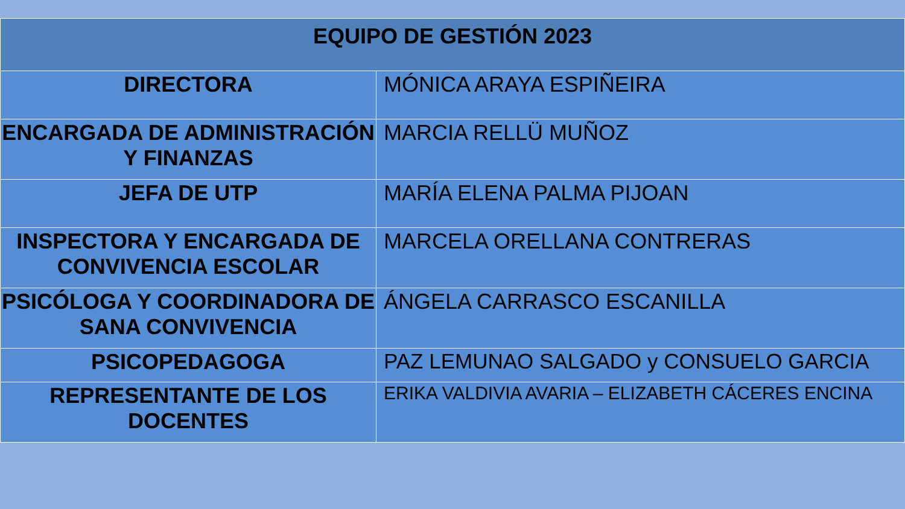| EQUIPO DE GESTIÓN 2023 | |
| --- | --- |
| DIRECTORA | MÓNICA ARAYA ESPIÑEIRA |
| ENCARGADA DE ADMINISTRACIÓN Y FINANZAS | MARCIA RELLÜ MUÑOZ |
| JEFA DE UTP | MARÍA ELENA PALMA PIJOAN |
| INSPECTORA Y ENCARGADA DE CONVIVENCIA ESCOLAR | MARCELA ORELLANA CONTRERAS |
| PSICÓLOGA Y COORDINADORA DE SANA CONVIVENCIA | ÁNGELA CARRASCO ESCANILLA |
| PSICOPEDAGOGA | PAZ LEMUNAO SALGADO y CONSUELO GARCIA |
| REPRESENTANTE DE LOS DOCENTES | ERIKA VALDIVIA AVARIA – ELIZABETH CÁCERES ENCINA |